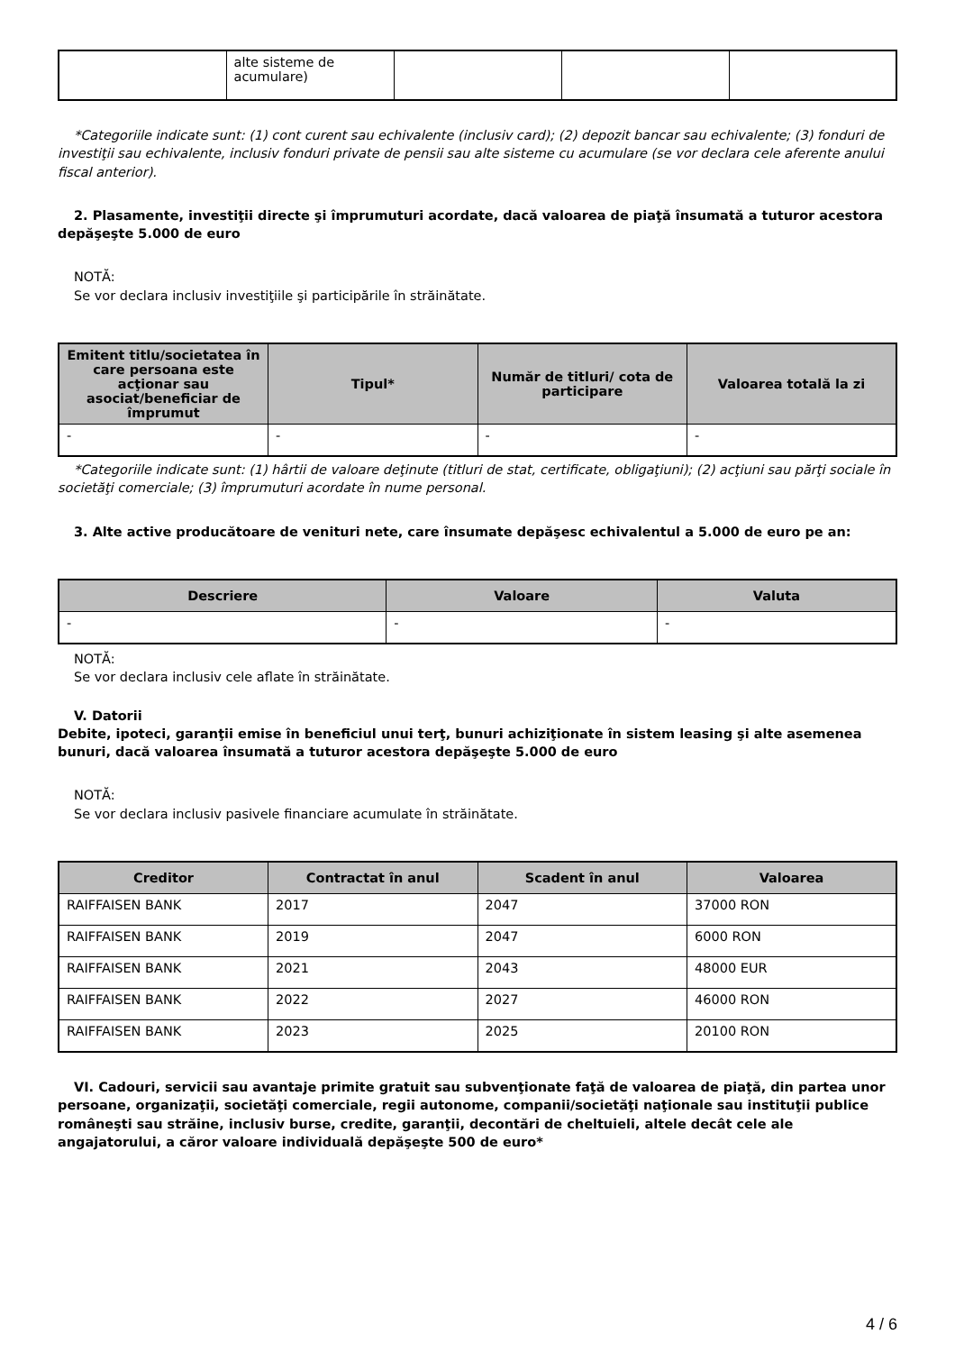| | alte sisteme de acumulare) | | | |
*Categoriile indicate sunt: (1) cont curent sau echivalente (inclusiv card); (2) depozit bancar sau echivalente; (3) fonduri de investiţii sau echivalente, inclusiv fonduri private de pensii sau alte sisteme cu acumulare (se vor declara cele aferente anului fiscal anterior).
2. Plasamente, investiţii directe şi împrumuturi acordate, dacă valoarea de piaţă însumată a tuturor acestora depăşeşte 5.000 de euro
NOTĂ:
Se vor declara inclusiv investiţiile şi participările în străinătate.
| Emitent titlu/societatea în care persoana este acţionar sau asociat/beneficiar de împrumut | Tipul* | Număr de titluri/ cota de participare | Valoarea totală la zi |
| --- | --- | --- | --- |
| - | - | - | - |
*Categoriile indicate sunt: (1) hârtii de valoare deţinute (titluri de stat, certificate, obligaţiuni); (2) acţiuni sau părţi sociale în societăţi comerciale; (3) împrumuturi acordate în nume personal.
3. Alte active producătoare de venituri nete, care însumate depăşesc echivalentul a 5.000 de euro pe an:
| Descriere | Valoare | Valuta |
| --- | --- | --- |
| - | - | - |
NOTĂ:
Se vor declara inclusiv cele aflate în străinătate.
V. Datorii
Debite, ipoteci, garanţii emise în beneficiul unui terţ, bunuri achiziţionate în sistem leasing şi alte asemenea bunuri, dacă valoarea însumată a tuturor acestora depăşeşte 5.000 de euro
NOTĂ:
Se vor declara inclusiv pasivele financiare acumulate în străinătate.
| Creditor | Contractat în anul | Scadent în anul | Valoarea |
| --- | --- | --- | --- |
| RAIFFAISEN BANK | 2017 | 2047 | 37000 RON |
| RAIFFAISEN BANK | 2019 | 2047 | 6000 RON |
| RAIFFAISEN BANK | 2021 | 2043 | 48000 EUR |
| RAIFFAISEN BANK | 2022 | 2027 | 46000 RON |
| RAIFFAISEN BANK | 2023 | 2025 | 20100 RON |
VI. Cadouri, servicii sau avantaje primite gratuit sau subvenţionate faţă de valoarea de piaţă, din partea unor persoane, organizaţii, societăţi comerciale, regii autonome, companii/societăţi naţionale sau instituţii publice româneşti sau străine, inclusiv burse, credite, garanţii, decontări de cheltuieli, altele decât cele ale angajatorului, a căror valoare individuală depăşeşte 500 de euro*
4 / 6